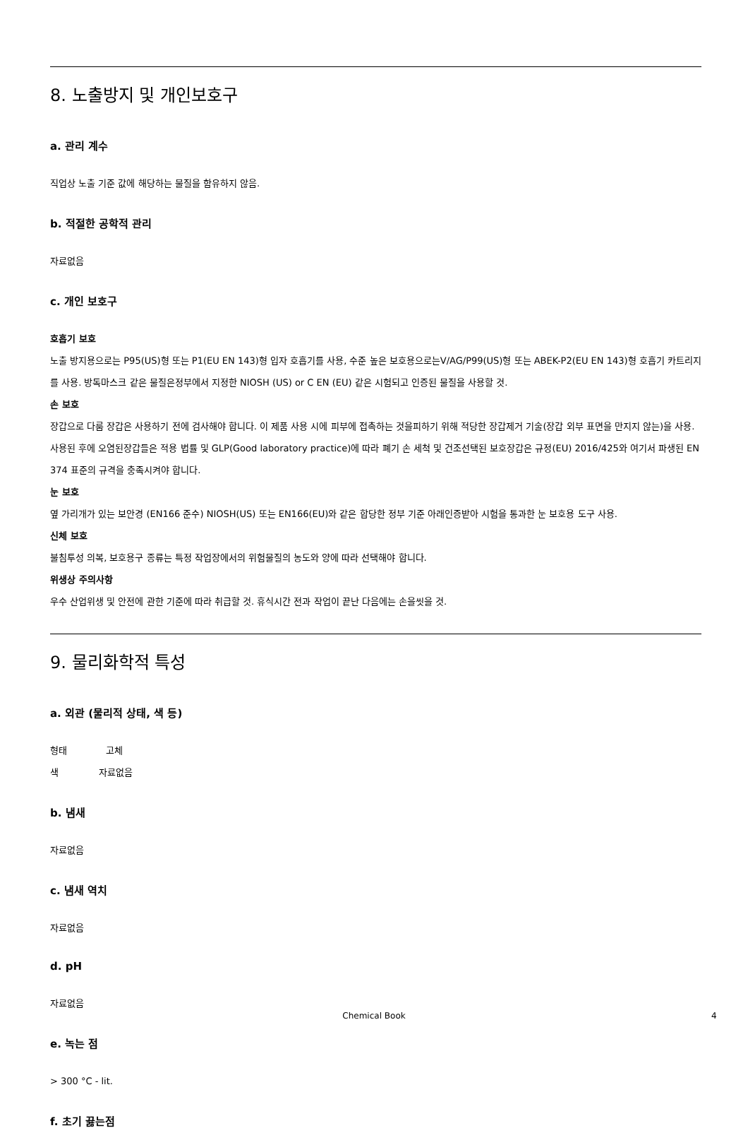8. 노출방지 및 개인보호구
a. 관리 계수
직업상 노출 기준 값에 해당하는 물질을 함유하지 않음.
b. 적절한 공학적 관리
자료없음
c. 개인 보호구
호흡기 보호
노출 방지용으로는 P95(US)형 또는 P1(EU EN 143)형 입자 호흡기를 사용, 수준 높은 보호용으로는V/AG/P99(US)형 또는 ABEK-P2(EU EN 143)형 호흡기 카트리지를 사용. 방독마스크 같은 물질은정부에서 지정한 NIOSH (US) or C EN (EU) 같은 시험되고 인증된 물질을 사용할 것.
손 보호
장갑으로 다룸 장갑은 사용하기 전에 검사해야 합니다. 이 제품 사용 시에 피부에 접촉하는 것을피하기 위해 적당한 장갑제거 기술(장갑 외부 표면을 만지지 않는)을 사용. 사용된 후에 오염된장갑들은 적용 법률 및 GLP(Good laboratory practice)에 따라 폐기 손 세척 및 건조선택된 보호장갑은 규정(EU) 2016/425와 여기서 파생된 EN 374 표준의 규격을 충족시켜야 합니다.
눈 보호
옆 가리개가 있는 보안경 (EN166 준수) NIOSH(US) 또는 EN166(EU)와 같은 합당한 정부 기준 아래인증받아 시험을 통과한 눈 보호용 도구 사용.
신체 보호
불침투성 의복, 보호용구 종류는 특정 작업장에서의 위험물질의 농도와 양에 따라 선택해야 합니다.
위생상 주의사항
우수 산업위생 및 안전에 관한 기준에 따라 취급할 것. 휴식시간 전과 작업이 끝난 다음에는 손을씻을 것.
9. 물리화학적 특성
a. 외관 (물리적 상태, 색 등)
형태 고체
색 자료없음
b. 냄새
자료없음
c. 냄새 역치
자료없음
d. pH
자료없음
e. 녹는 점
> 300 °C - lit.
f. 초기 끓는점
Chemical Book 4